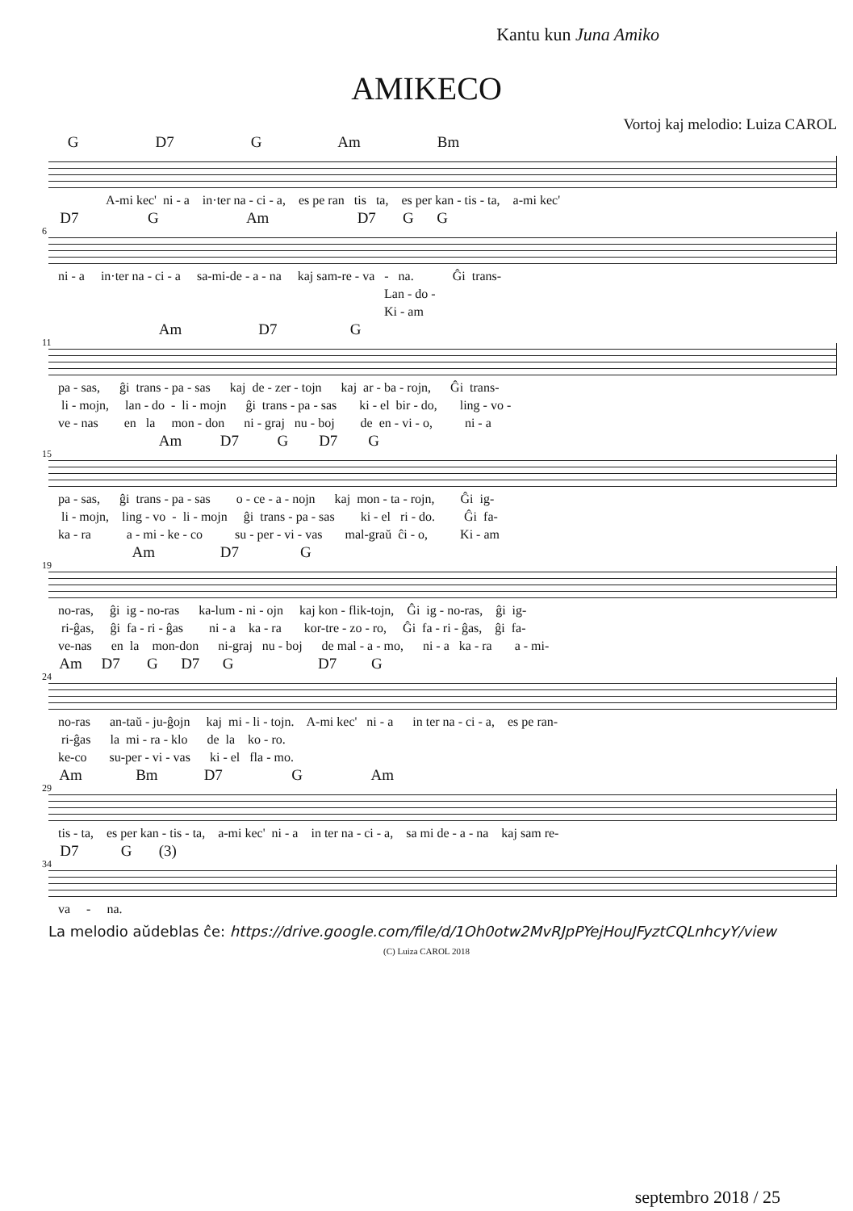Kantu kun Juna Amiko
AMIKECO
Vortoj kaj melodio: Luiza CAROL
G D7 G Am Bm
A-mi kec' ni - a in·ter na - ci - a, es pe ran tis ta, es per kan - tis - ta, a-mi kec'
6
D7 G Am D7 G G
ni - a in·ter na - ci - a sa-mi-de - a - na kaj sam-re - va - na. Ĝi trans- Lan - do - Ki - am
11
Am D7 G
pa - sas, ĝi trans - pa - sas kaj de - zer - tojn kaj ar - ba - rojn, Ĝi trans- li - mojn, lan - do - li - mojn ĝi trans - pa - sas ki - el bir - do, ling - vo - ve - nas en la mon - don ni - graj nu - boj de en - vi - o, ni - a
15
Am D7 G D7 G
pa - sas, ĝi trans - pa - sas o - ce - a - nojn kaj mon - ta - rojn, Ĝi ig- li - mojn, ling - vo - li - mojn ĝi trans - pa - sas ki - el ri - do. Ĝi fa- ka - ra a - mi - ke - co su - per - vi - vas mal-graŭ ĉi - o, Ki - am
19
Am D7 G
no-ras, ĝi ig - no-ras ka-lum - ni - ojn kaj kon - flik-tojn, Ĝi ig - no-ras, ĝi ig- ri-ĝas, ĝi fa - ri - ĝas ni - a ka - ra kor-tre - zo - ro, Ĝi fa - ri - ĝas, ĝi fa- ve-nas en la mon-don ni-graj nu - boj de mal - a - mo, ni - a ka - ra a - mi-
24
Am D7 G D7 G D7 G
no-ras an-taŭ - ju-ĝojn kaj mi - li - tojn. A-mi kec' ni - a in ter na - ci - a, es pe ran- ri-ĝas la mi - ra - klo de la ko - ro. ke-co su-per - vi - vas ki - el fla - mo.
29
Am Bm D7 G Am
tis - ta, es per kan - tis - ta, a-mi kec' ni - a in ter na - ci - a, sa mi de - a - na kaj sam re-
34
D7 G (3)
va - na.
La melodio aŭdeblas ĉe: https://drive.google.com/file/d/1Oh0otw2MvRJpPYejHouJFyztCQLnhcyY/view
(C) Luiza CAROL 2018
septembro 2018 / 25